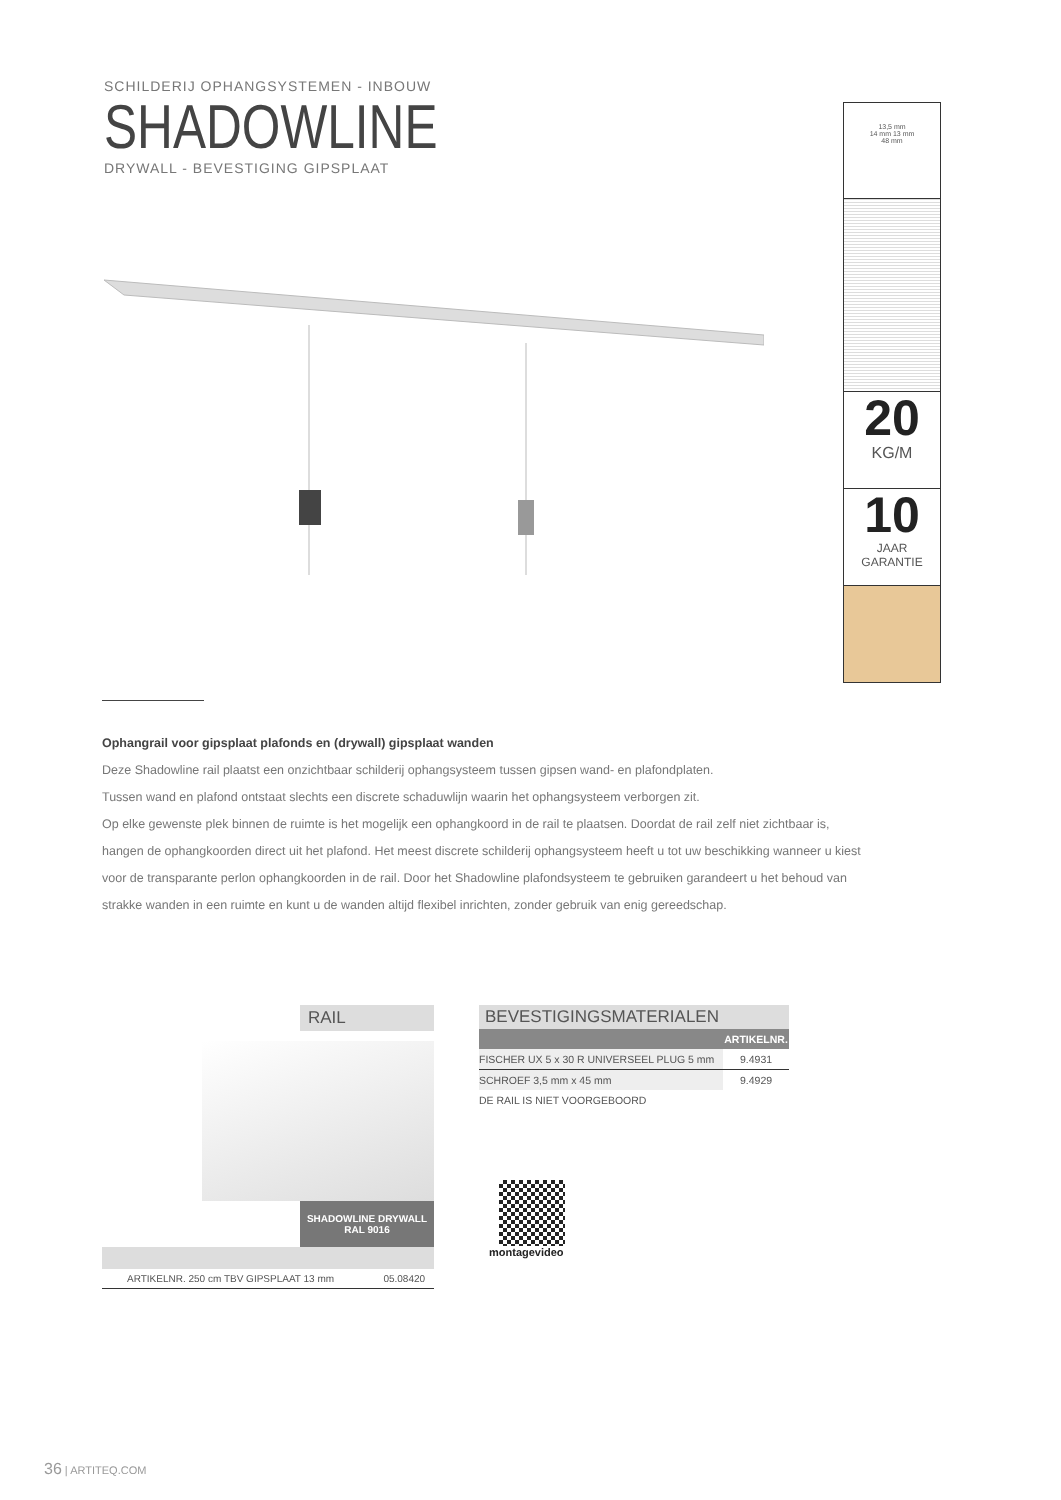SCHILDERIJ OPHANGSYSTEMEN - INBOUW
SHADOWLINE
DRYWALL - BEVESTIGING GIPSPLAAT
13,5 mm
14 mm 13 mm
48 mm
20
KG/M
10
JAAR
GARANTIE
Ophangrail voor gipsplaat plafonds en (drywall) gipsplaat wanden
Deze Shadowline rail plaatst een onzichtbaar schilderij ophangsysteem tussen gipsen wand- en plafondplaten.
Tussen wand en plafond ontstaat slechts een discrete schaduwlijn waarin het ophangsysteem verborgen zit.
Op elke gewenste plek binnen de ruimte is het mogelijk een ophangkoord in de rail te plaatsen. Doordat de rail zelf niet zichtbaar is, hangen de ophangkoorden direct uit het plafond. Het meest discrete schilderij ophangsysteem heeft u tot uw beschikking wanneer u kiest voor de transparante perlon ophangkoorden in de rail. Door het Shadowline plafondsysteem te gebruiken garandeert u het behoud van strakke wanden in een ruimte en kunt u de wanden altijd flexibel inrichten, zonder gebruik van enig gereedschap.
RAIL
SHADOWLINE DRYWALL
RAL 9016
| ARTIKELNR. 250 cm TBV GIPSPLAAT 13 mm | 05.08420 |
BEVESTIGINGSMATERIALEN
| | ARTIKELNR. |
| --- | --- |
| FISCHER UX 5 x 30 R UNIVERSEEL PLUG 5 mm | 9.4931 |
| SCHROEF 3,5 mm x 45 mm | 9.4929 |
| DE RAIL IS NIET VOORGEBOORD | |
montagevideo
36 | ARTITEQ.COM